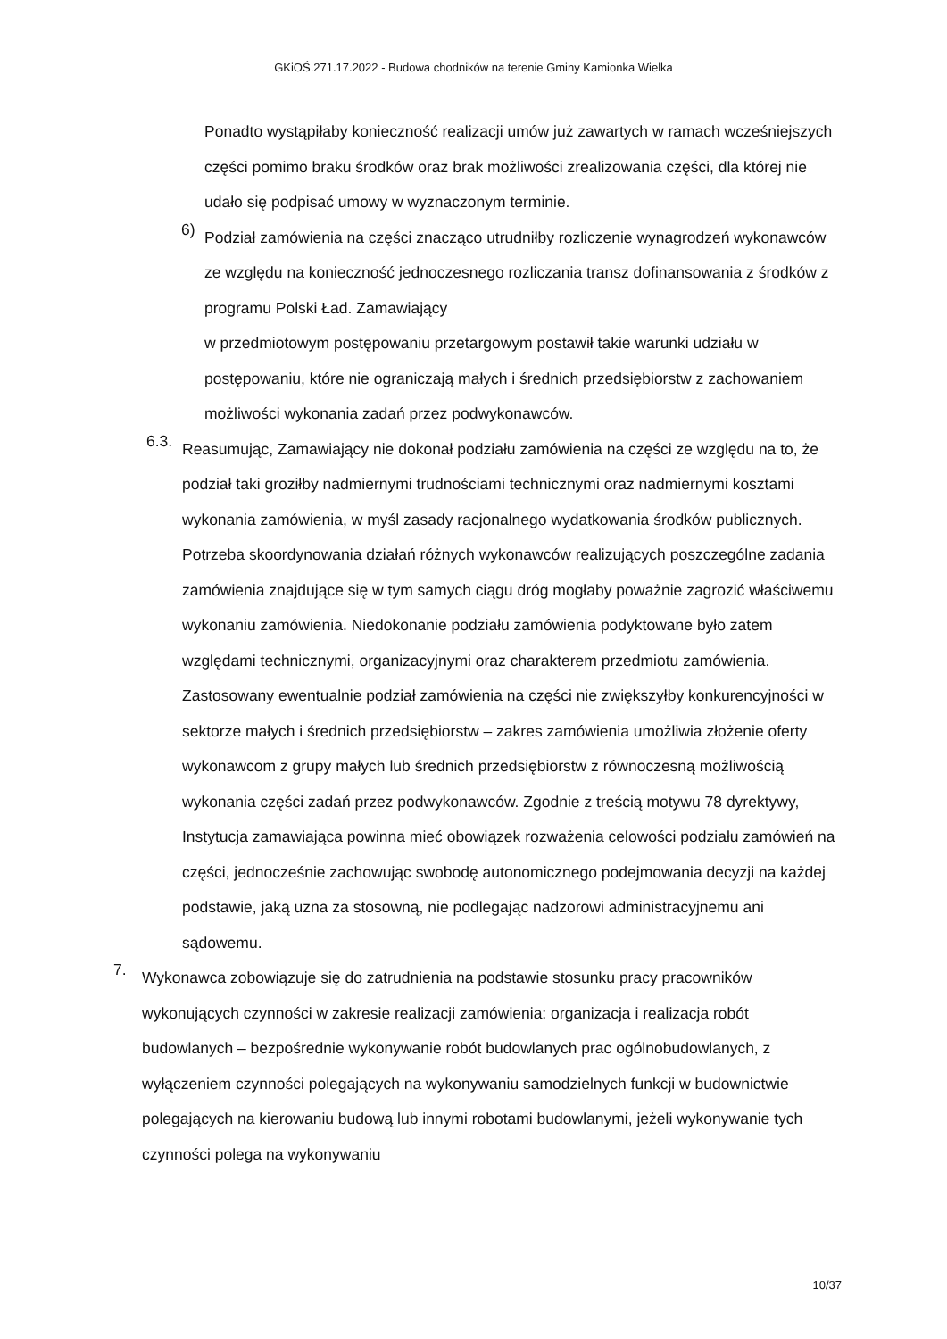GKiOŚ.271.17.2022 - Budowa chodników na terenie Gminy Kamionka Wielka
Ponadto wystąpiłaby konieczność realizacji umów już zawartych w ramach wcześniejszych części pomimo braku środków oraz brak możliwości zrealizowania części, dla której nie udało się podpisać umowy w wyznaczonym terminie.
6)
Podział zamówienia na części znacząco utrudniłby rozliczenie wynagrodzeń wykonawców ze względu na konieczność jednoczesnego rozliczania transz dofinansowania z środków z programu Polski Ład. Zamawiający
w przedmiotowym postępowaniu przetargowym postawił takie warunki udziału w postępowaniu, które nie ograniczają małych i średnich przedsiębiorstw z zachowaniem możliwości wykonania zadań przez podwykonawców.
6.3.
Reasumując, Zamawiający nie dokonał podziału zamówienia na części ze względu na to, że podział taki groziłby nadmiernymi trudnościami technicznymi oraz nadmiernymi kosztami wykonania zamówienia, w myśl zasady racjonalnego wydatkowania środków publicznych. Potrzeba skoordynowania działań różnych wykonawców realizujących poszczególne zadania zamówienia znajdujące się w tym samych ciągu dróg mogłaby poważnie zagrozić właściwemu wykonaniu zamówienia. Niedokonanie podziału zamówienia podyktowane było zatem względami technicznymi, organizacyjnymi oraz charakterem przedmiotu zamówienia. Zastosowany ewentualnie podział zamówienia na części nie zwiększyłby konkurencyjności w sektorze małych i średnich przedsiębiorstw – zakres zamówienia umożliwia złożenie oferty wykonawcom z grupy małych lub średnich przedsiębiorstw z równoczesną możliwością wykonania części zadań przez podwykonawców. Zgodnie z treścią motywu 78 dyrektywy, Instytucja zamawiająca powinna mieć obowiązek rozważenia celowości podziału zamówień na części, jednocześnie zachowując swobodę autonomicznego podejmowania decyzji na każdej podstawie, jaką uzna za stosowną, nie podlegając nadzorowi administracyjnemu ani sądowemu.
7.
Wykonawca zobowiązuje się do zatrudnienia na podstawie stosunku pracy pracowników wykonujących czynności w zakresie realizacji zamówienia: organizacja i realizacja robót budowlanych – bezpośrednie wykonywanie robót budowlanych prac ogólnobudowlanych, z wyłączeniem czynności polegających na wykonywaniu samodzielnych funkcji w budownictwie polegających na kierowaniu budową lub innymi robotami budowlanymi, jeżeli wykonywanie tych czynności polega na wykonywaniu
10/37